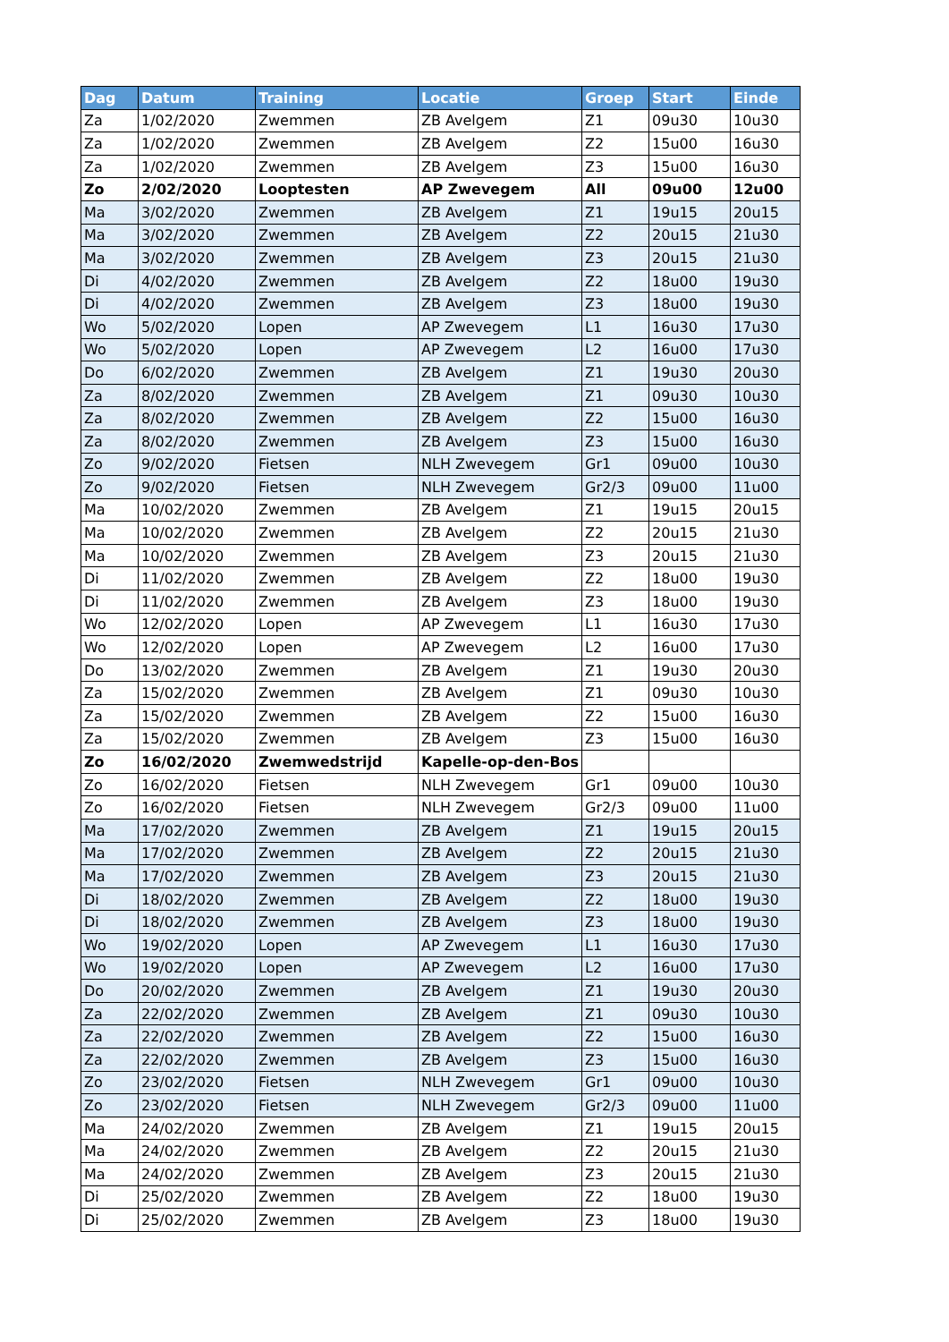| Dag | Datum | Training | Locatie | Groep | Start | Einde |
| --- | --- | --- | --- | --- | --- | --- |
| Za | 1/02/2020 | Zwemmen | ZB Avelgem | Z1 | 09u30 | 10u30 |
| Za | 1/02/2020 | Zwemmen | ZB Avelgem | Z2 | 15u00 | 16u30 |
| Za | 1/02/2020 | Zwemmen | ZB Avelgem | Z3 | 15u00 | 16u30 |
| Zo | 2/02/2020 | Looptesten | AP Zwevegem | All | 09u00 | 12u00 |
| Ma | 3/02/2020 | Zwemmen | ZB Avelgem | Z1 | 19u15 | 20u15 |
| Ma | 3/02/2020 | Zwemmen | ZB Avelgem | Z2 | 20u15 | 21u30 |
| Ma | 3/02/2020 | Zwemmen | ZB Avelgem | Z3 | 20u15 | 21u30 |
| Di | 4/02/2020 | Zwemmen | ZB Avelgem | Z2 | 18u00 | 19u30 |
| Di | 4/02/2020 | Zwemmen | ZB Avelgem | Z3 | 18u00 | 19u30 |
| Wo | 5/02/2020 | Lopen | AP Zwevegem | L1 | 16u30 | 17u30 |
| Wo | 5/02/2020 | Lopen | AP Zwevegem | L2 | 16u00 | 17u30 |
| Do | 6/02/2020 | Zwemmen | ZB Avelgem | Z1 | 19u30 | 20u30 |
| Za | 8/02/2020 | Zwemmen | ZB Avelgem | Z1 | 09u30 | 10u30 |
| Za | 8/02/2020 | Zwemmen | ZB Avelgem | Z2 | 15u00 | 16u30 |
| Za | 8/02/2020 | Zwemmen | ZB Avelgem | Z3 | 15u00 | 16u30 |
| Zo | 9/02/2020 | Fietsen | NLH Zwevegem | Gr1 | 09u00 | 10u30 |
| Zo | 9/02/2020 | Fietsen | NLH Zwevegem | Gr2/3 | 09u00 | 11u00 |
| Ma | 10/02/2020 | Zwemmen | ZB Avelgem | Z1 | 19u15 | 20u15 |
| Ma | 10/02/2020 | Zwemmen | ZB Avelgem | Z2 | 20u15 | 21u30 |
| Ma | 10/02/2020 | Zwemmen | ZB Avelgem | Z3 | 20u15 | 21u30 |
| Di | 11/02/2020 | Zwemmen | ZB Avelgem | Z2 | 18u00 | 19u30 |
| Di | 11/02/2020 | Zwemmen | ZB Avelgem | Z3 | 18u00 | 19u30 |
| Wo | 12/02/2020 | Lopen | AP Zwevegem | L1 | 16u30 | 17u30 |
| Wo | 12/02/2020 | Lopen | AP Zwevegem | L2 | 16u00 | 17u30 |
| Do | 13/02/2020 | Zwemmen | ZB Avelgem | Z1 | 19u30 | 20u30 |
| Za | 15/02/2020 | Zwemmen | ZB Avelgem | Z1 | 09u30 | 10u30 |
| Za | 15/02/2020 | Zwemmen | ZB Avelgem | Z2 | 15u00 | 16u30 |
| Za | 15/02/2020 | Zwemmen | ZB Avelgem | Z3 | 15u00 | 16u30 |
| Zo | 16/02/2020 | Zwemwedstrijd | Kapelle-op-den-Bos | | | |
| Zo | 16/02/2020 | Fietsen | NLH Zwevegem | Gr1 | 09u00 | 10u30 |
| Zo | 16/02/2020 | Fietsen | NLH Zwevegem | Gr2/3 | 09u00 | 11u00 |
| Ma | 17/02/2020 | Zwemmen | ZB Avelgem | Z1 | 19u15 | 20u15 |
| Ma | 17/02/2020 | Zwemmen | ZB Avelgem | Z2 | 20u15 | 21u30 |
| Ma | 17/02/2020 | Zwemmen | ZB Avelgem | Z3 | 20u15 | 21u30 |
| Di | 18/02/2020 | Zwemmen | ZB Avelgem | Z2 | 18u00 | 19u30 |
| Di | 18/02/2020 | Zwemmen | ZB Avelgem | Z3 | 18u00 | 19u30 |
| Wo | 19/02/2020 | Lopen | AP Zwevegem | L1 | 16u30 | 17u30 |
| Wo | 19/02/2020 | Lopen | AP Zwevegem | L2 | 16u00 | 17u30 |
| Do | 20/02/2020 | Zwemmen | ZB Avelgem | Z1 | 19u30 | 20u30 |
| Za | 22/02/2020 | Zwemmen | ZB Avelgem | Z1 | 09u30 | 10u30 |
| Za | 22/02/2020 | Zwemmen | ZB Avelgem | Z2 | 15u00 | 16u30 |
| Za | 22/02/2020 | Zwemmen | ZB Avelgem | Z3 | 15u00 | 16u30 |
| Zo | 23/02/2020 | Fietsen | NLH Zwevegem | Gr1 | 09u00 | 10u30 |
| Zo | 23/02/2020 | Fietsen | NLH Zwevegem | Gr2/3 | 09u00 | 11u00 |
| Ma | 24/02/2020 | Zwemmen | ZB Avelgem | Z1 | 19u15 | 20u15 |
| Ma | 24/02/2020 | Zwemmen | ZB Avelgem | Z2 | 20u15 | 21u30 |
| Ma | 24/02/2020 | Zwemmen | ZB Avelgem | Z3 | 20u15 | 21u30 |
| Di | 25/02/2020 | Zwemmen | ZB Avelgem | Z2 | 18u00 | 19u30 |
| Di | 25/02/2020 | Zwemmen | ZB Avelgem | Z3 | 18u00 | 19u30 |